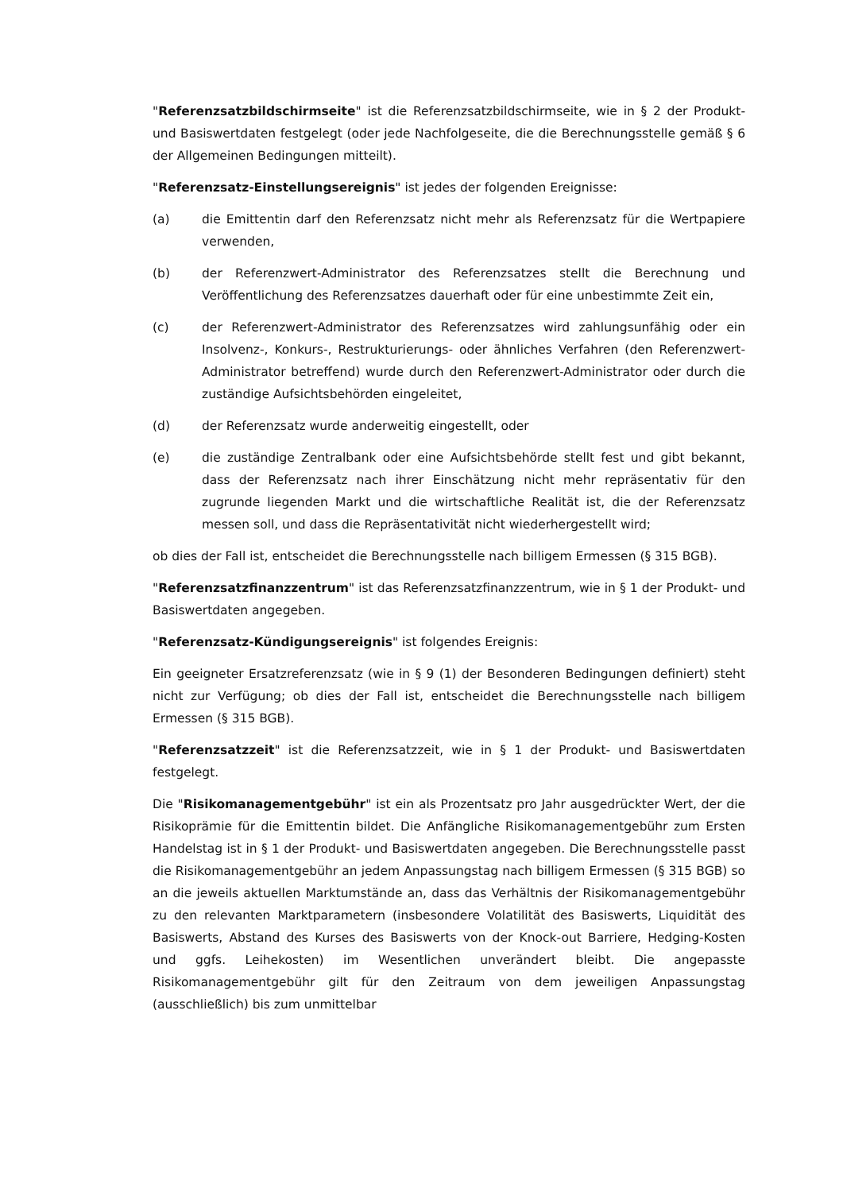"Referenzsatzbildschirmseite" ist die Referenzsatzbildschirmseite, wie in § 2 der Produkt- und Basiswertdaten festgelegt (oder jede Nachfolgeseite, die die Berechnungsstelle gemäß § 6 der Allgemeinen Bedingungen mitteilt).
"Referenzsatz-Einstellungsereignis" ist jedes der folgenden Ereignisse:
(a) die Emittentin darf den Referenzsatz nicht mehr als Referenzsatz für die Wertpapiere verwenden,
(b) der Referenzwert-Administrator des Referenzsatzes stellt die Berechnung und Veröffentlichung des Referenzsatzes dauerhaft oder für eine unbestimmte Zeit ein,
(c) der Referenzwert-Administrator des Referenzsatzes wird zahlungsunfähig oder ein Insolvenz-, Konkurs-, Restrukturierungs- oder ähnliches Verfahren (den Referenzwert-Administrator betreffend) wurde durch den Referenzwert-Administrator oder durch die zuständige Aufsichtsbehörden eingeleitet,
(d) der Referenzsatz wurde anderweitig eingestellt, oder
(e) die zuständige Zentralbank oder eine Aufsichtsbehörde stellt fest und gibt bekannt, dass der Referenzsatz nach ihrer Einschätzung nicht mehr repräsentativ für den zugrunde liegenden Markt und die wirtschaftliche Realität ist, die der Referenzsatz messen soll, und dass die Repräsentativität nicht wiederhergestellt wird;
ob dies der Fall ist, entscheidet die Berechnungsstelle nach billigem Ermessen (§ 315 BGB).
"Referenzsatzfinanzzentrum" ist das Referenzsatzfinanzzentrum, wie in § 1 der Produkt- und Basiswertdaten angegeben.
"Referenzsatz-Kündigungsereignis" ist folgendes Ereignis:
Ein geeigneter Ersatzreferenzsatz (wie in § 9 (1) der Besonderen Bedingungen definiert) steht nicht zur Verfügung; ob dies der Fall ist, entscheidet die Berechnungsstelle nach billigem Ermessen (§ 315 BGB).
"Referenzsatzzeit" ist die Referenzsatzzeit, wie in § 1 der Produkt- und Basiswertdaten festgelegt.
Die "Risikomanagementgebühr" ist ein als Prozentsatz pro Jahr ausgedrückter Wert, der die Risikoprämie für die Emittentin bildet. Die Anfängliche Risikomanagementgebühr zum Ersten Handelstag ist in § 1 der Produkt- und Basiswertdaten angegeben. Die Berechnungsstelle passt die Risikomanagementgebühr an jedem Anpassungstag nach billigem Ermessen (§ 315 BGB) so an die jeweils aktuellen Marktumstände an, dass das Verhältnis der Risikomanagementgebühr zu den relevanten Marktparametern (insbesondere Volatilität des Basiswerts, Liquidität des Basiswerts, Abstand des Kurses des Basiswerts von der Knock-out Barriere, Hedging-Kosten und ggfs. Leihekosten) im Wesentlichen unverändert bleibt. Die angepasste Risikomanagementgebühr gilt für den Zeitraum von dem jeweiligen Anpassungstag (ausschließlich) bis zum unmittelbar